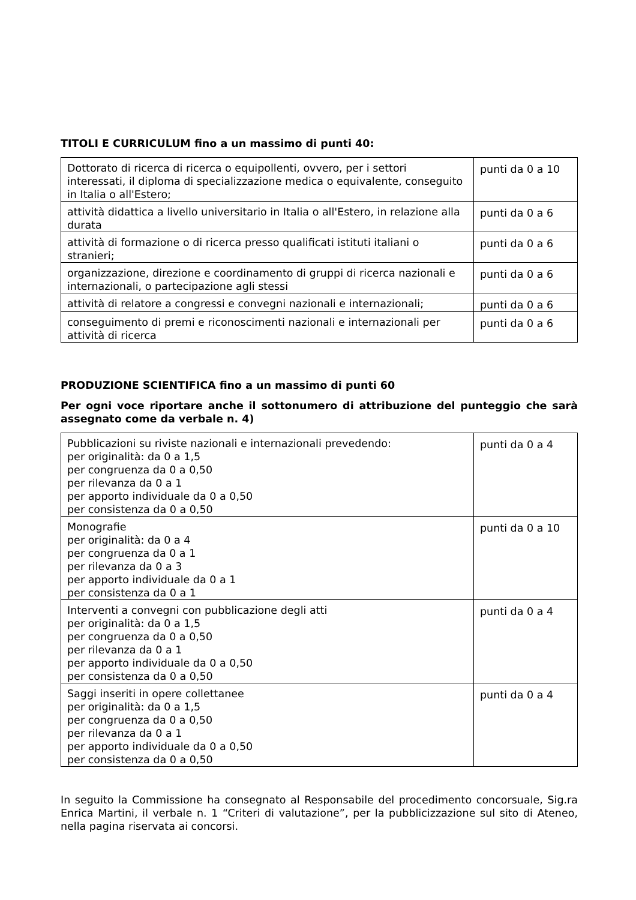TITOLI E CURRICULUM fino a un massimo di punti 40:
| Dottorato di ricerca di ricerca o equipollenti, ovvero, per i settori interessati, il diploma di specializzazione medica o equivalente, conseguito in Italia o all'Estero; | punti da 0 a 10 |
| attività didattica a livello universitario in Italia o all'Estero, in relazione alla durata | punti da 0 a 6 |
| attività di formazione o di ricerca presso qualificati istituti italiani o stranieri; | punti da 0 a 6 |
| organizzazione, direzione e coordinamento di gruppi di ricerca nazionali e internazionali, o partecipazione agli stessi | punti da 0 a 6 |
| attività di relatore a congressi e convegni nazionali e internazionali; | punti da 0 a 6 |
| conseguimento di premi e riconoscimenti nazionali e internazionali per attività di ricerca | punti da 0 a 6 |
PRODUZIONE SCIENTIFICA fino a un massimo di punti 60
Per ogni voce riportare anche il sottonumero di attribuzione del punteggio che sarà assegnato come da verbale n. 4)
| Pubblicazioni su riviste nazionali e internazionali prevedendo: per originalità: da 0 a 1,5 per congruenza da 0 a 0,50 per rilevanza da 0 a 1 per apporto individuale da 0 a 0,50 per consistenza da 0 a 0,50 | punti da 0 a 4 |
| Monografie per originalità: da 0 a 4 per congruenza da 0 a 1 per rilevanza da 0 a 3 per apporto individuale da 0 a 1 per consistenza da 0 a 1 | punti da 0 a 10 |
| Interventi a convegni con pubblicazione degli atti per originalità: da 0 a 1,5 per congruenza da 0 a 0,50 per rilevanza da 0 a 1 per apporto individuale da 0 a 0,50 per consistenza da 0 a 0,50 | punti da 0 a 4 |
| Saggi inseriti in opere collettanee per originalità: da 0 a 1,5 per congruenza da 0 a 0,50 per rilevanza da 0 a 1 per apporto individuale da 0 a 0,50 per consistenza da 0 a 0,50 | punti da 0 a 4 |
In seguito la Commissione ha consegnato al Responsabile del procedimento concorsuale, Sig.ra Enrica Martini, il verbale n. 1 “Criteri di valutazione”, per la pubblicizzazione sul sito di Ateneo, nella pagina riservata ai concorsi.